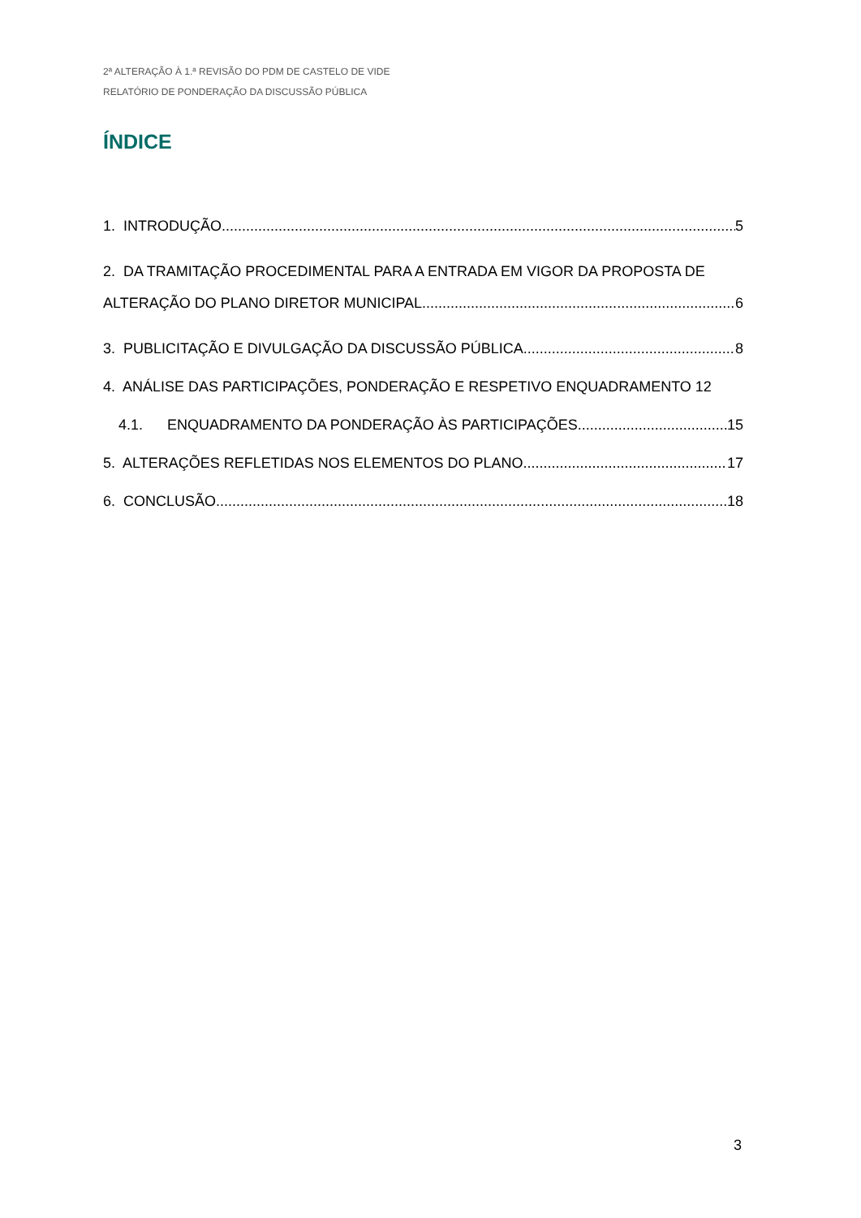2ª ALTERAÇÃO À 1.ª REVISÃO DO PDM DE CASTELO DE VIDE
RELATÓRIO DE PONDERAÇÃO DA DISCUSSÃO PÚBLICA
ÍNDICE
1. INTRODUÇÃO 5
2. DA TRAMITAÇÃO PROCEDIMENTAL PARA A ENTRADA EM VIGOR DA PROPOSTA DE
ALTERAÇÃO DO PLANO DIRETOR MUNICIPAL 6
3. PUBLICITAÇÃO E DIVULGAÇÃO DA DISCUSSÃO PÚBLICA 8
4. ANÁLISE DAS PARTICIPAÇÕES, PONDERAÇÃO E RESPETIVO ENQUADRAMENTO 12
4.1. ENQUADRAMENTO DA PONDERAÇÃO ÀS PARTICIPAÇÕES 15
5. ALTERAÇÕES REFLETIDAS NOS ELEMENTOS DO PLANO 17
6. CONCLUSÃO 18
3